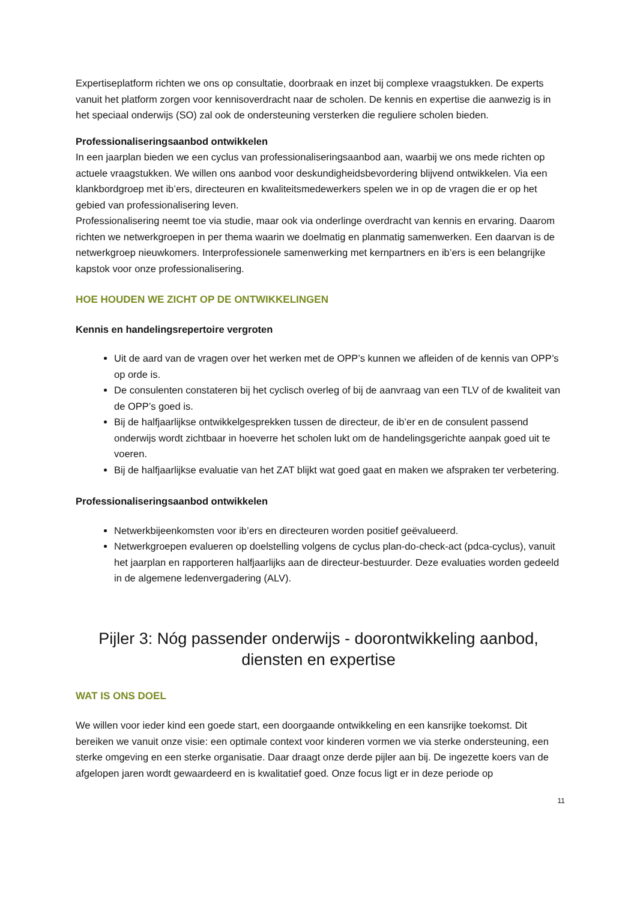Expertiseplatform richten we ons op consultatie, doorbraak en inzet bij complexe vraagstukken. De experts vanuit het platform zorgen voor kennisoverdracht naar de scholen. De kennis en expertise die aanwezig is in het speciaal onderwijs (SO) zal ook de ondersteuning versterken die reguliere scholen bieden.
Professionaliseringsaanbod ontwikkelen
In een jaarplan bieden we een cyclus van professionaliseringsaanbod aan, waarbij we ons mede richten op actuele vraagstukken. We willen ons aanbod voor deskundigheidsbevordering blijvend ontwikkelen. Via een klankbordgroep met ib’ers, directeuren en kwaliteitsmedewerkers spelen we in op de vragen die er op het gebied van professionalisering leven.
Professionalisering neemt toe via studie, maar ook via onderlinge overdracht van kennis en ervaring. Daarom richten we netwerkgroepen in per thema waarin we doelmatig en planmatig samenwerken. Een daarvan is de netwerkgroep nieuwkomers. Interprofessionele samenwerking met kernpartners en ib’ers is een belangrijke kapstok voor onze professionalisering.
HOE HOUDEN WE ZICHT OP DE ONTWIKKELINGEN
Kennis en handelingsrepertoire vergroten
Uit de aard van de vragen over het werken met de OPP’s kunnen we afleiden of de kennis van OPP’s op orde is.
De consulenten constateren bij het cyclisch overleg of bij de aanvraag van een TLV of de kwaliteit van de OPP’s goed is.
Bij de halfjaarlijkse ontwikkelgesprekken tussen de directeur, de ib’er en de consulent passend onderwijs wordt zichtbaar in hoeverre het scholen lukt om de handelingsgerichte aanpak goed uit te voeren.
Bij de halfjaarlijkse evaluatie van het ZAT blijkt wat goed gaat en maken we afspraken ter verbetering.
Professionaliseringsaanbod ontwikkelen
Netwerkbijeenkomsten voor ib’ers en directeuren worden positief geëvalueerd.
Netwerkgroepen evalueren op doelstelling volgens de cyclus plan-do-check-act (pdca-cyclus), vanuit het jaarplan en rapporteren halfjaarlijks aan de directeur-bestuurder. Deze evaluaties worden gedeeld in de algemene ledenvergadering (ALV).
Pijler 3: Nóg passender onderwijs - doorontwikkeling aanbod, diensten en expertise
WAT IS ONS DOEL
We willen voor ieder kind een goede start, een doorgaande ontwikkeling en een kansrijke toekomst. Dit bereiken we vanuit onze visie: een optimale context voor kinderen vormen we via sterke ondersteuning, een sterke omgeving en een sterke organisatie. Daar draagt onze derde pijler aan bij. De ingezette koers van de afgelopen jaren wordt gewaardeerd en is kwalitatief goed. Onze focus ligt er in deze periode op
11